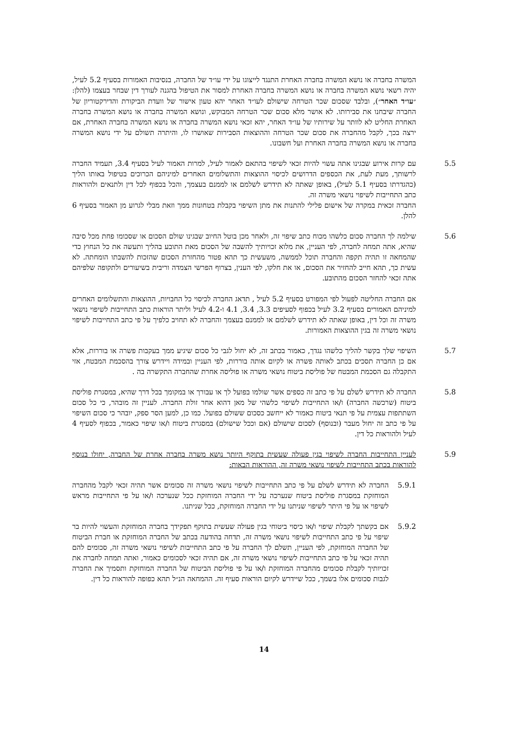המשרה בחברה או נושא המשרה בחברה האחרת התנגד לייצוגו על ידי עו״ד של החברה, בנסיבות האמורות בסעיף 5.2 לעיל, יהיה רשאי נושא המשרה בחברה או נושא המשרה בחברה האחרת למסור את הטיפול בהגנה לעורך דין שבחר בעצמו (להלן: ״עו״ד האחר״), ובלבד שסכום שכר הטרחה שישולם לעו״ד האחר יהא טעון אישור של וועדת הביקורת והדירקטוריון של החברה שיבחנו את סבירותו. לא אושר מלא סכום שכר הטרחה המבוקש, ונושא המשרה בחברה או נושא המשרה בחברה האחרת החליט לא לוותר על שירותיו של עו״ד האחר, יהא זכאי נושא המשרה בחברה או נושא המשרה בחברה האחרת, אם ירצה בכך, לקבל מהחברה את סכום שכר הטרחה וההוצאות הסבירות שאושרו לו, והיתרה תשולם על ידי נושא המשרה בחברה או נושא המשרה בחברה האחרת ועל חשבונו.
5.5 עם קרות אירוע שבגינו אתה עשוי להיות זכאי לשיפוי בהתאם לאמור לעיל, למרות האמור לעיל בסעיף 3.4, תעמיד החברה לרשותך, מעת לעת, את הכספים הדרושים לכיסוי ההוצאות והתשלומים האחרים למיניהם הכרוכים בטיפול באותו הליך (כהגדרתו בסעיף 5.1 לעיל), באופן שאתה לא תידרש לשלמם או לממנם בעצמך, והכל בכפוף לכל דין ולתנאים ולהוראות כתב התחייבות לשיפוי נושאי משרה זה.
החברה זכאית במקרה של אישום פלילי להתנות את מתן השיפוי בקבלת בטחונות ממך וזאת מבלי לגרוע מן האמור בסעיף 6 להלן.
5.6 שילמה לך החברה סכום כלשהו מכוח כתב שיפוי זה, ולאחר מכן בוטל החיוב שבגינו שולם הסכום או שסכומו פחת מכל סיבה שהיא, אתה תמחה לחברה, לפי העניין, את מלוא זכויותיך להשבה של הסכום מאת התובע בהליך ותעשה את כל הנחוץ כדי שהמחאה זו תהיה תקפה והחברה תוכל לממשה, משעשית כך תהא פטור מהחזרת הסכום שהזכות להשבתו הומחתה. לא עשית כך, תהא חייב להחזיר את הסכום, או את חלקו, לפי הענין, בצרוף הפרשי הצמדה וריבית בשיעורים ולתקופה שלפיהם אתה זכאי להחזר הסכום מהתובע.
אם החברה החליטה לפעול לפי המפורט בסעיף 5.2 לעיל , תדאג החברה לכיסוי כל החבויות, ההוצאות והתשלומים האחרים למיניהם האמורים בסעיף 3.2 לעיל בכפוף לסעיפים 3.3, 3.4, 4.1 ו-4.2 לעיל וליתר הוראות כתב התחייבות לשיפוי נושאי משרה זה וכל דין, באופן שאתה לא תידרש לשלמם או לממנם בעצמך והחברה לא תחויב כלפיך על פי כתב התחייבות לשיפוי נושאי משרה זה בגין ההוצאות האמורות.
5.7 השיפוי שלך בקשר להליך כלשהו נגדך, כאמור בכתב זה, לא יחול לגבי כל סכום שיגיע ממך בעקבות פשרה או בוררות, אלא אם כן החברה תסכים בכתב לאותה פשרה או לקיום אותה בוררות, לפי העניין ובמידה ויידרש צורך בהסכמת המבטח, אזי התקבלה גם הסכמת המבטח של פוליסת ביטוח נושאי משרה או פוליסה אחרת שהחברה התקשרה בה .
5.8 החברה לא תידרש לשלם על פי כתב זה כספים אשר שולמו בפועל לך או עבורך או במקומך בכל דרך שהיא, במסגרת פוליסת ביטוח (שרכשה החברה) ו/או התחייבות לשיפוי כלשהי של מאן דהוא אחר זולת החברה. לעניין זה מובהר, כי כל סכום השתתפות עצמית על פי תנאי ביטוח כאמור לא ייחשב כסכום ששולם בפועל. כמו כן, למען הסר ספק, יובהר כי סכום השיפוי על פי כתב זה יחול מעבר (ובנוסף) לסכום שישולם (אם וככל שישולם) במסגרת ביטוח ו/או שיפוי כאמור, בכפוף לסעיף 4 לעיל ולהוראות כל דין.
5.9 לעניין התחייבות החברה לשיפוי בגין פעולה שעשית בתוקף היותך נושא משרה בחברה אחרת של החברה, יחולו בנוסף להוראות בכתב התחייבות לשיפוי נושאי משרה זה, ההוראות הבאות:
5.9.1 החברה לא תידרש לשלם על פי כתב התחייבות לשיפוי נושאי משרה זה סכומים אשר תהיה זכאי לקבל מהחברה המוחזקת במסגרת פוליסת ביטוח שנערכה על ידי החברה המוחזקת ככל שנערכה ו/או על פי התחייבות מראש לשיפוי או על פי היתר לשיפוי שניתנו על ידי החברה המוחזקת, ככל שניתנו.
5.9.2 אם בקשתך לקבלת שיפוי ו/או כיסוי ביטוחי בגין פעולה שעשית בתוקף תפקידך בחברה המוחזקת והעשוי להיות בר שיפוי על פי כתב התחייבות לשיפוי נושאי משרה זה, תדחה בהודעה בכתב של החברה המוחזקת או חברת הביטוח של החברה המוחזקת, לפי העניין, תשלם לך החברה על פי כתב התחייבות לשיפוי נושאי משרה זה, סכומים להם תהיה זכאי על פי כתב התחייבות לשיפוי נושאי משרה זה, אם תהיה זכאי לסכומים כאמור, ואתה תמחה לחברה את זכויותיך לקבלת סכומים מהחברה המוחזקת ו/או על פי פוליסת הביטוח של החברה המוחזקת ותסמיך את החברה לגבות סכומים אלו בשמך, ככל שיידרש לקיום הוראות סעיף זה. ההמחאה הנ״ל תהא כפופה להוראות כל דין.
14